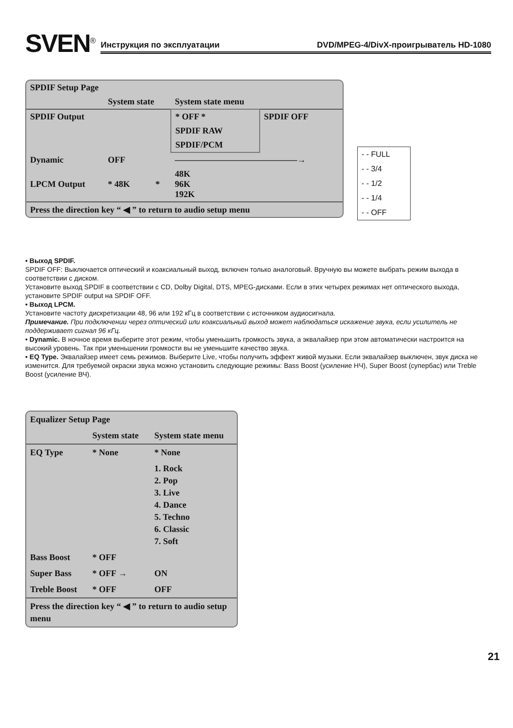SVEN<sup>®</sup>
Инструкция по эксплуатации DVD/MPEG-4/DivX-проигрыватель HD-1080
| SPDIF Setup Page | | | | |
| | System state | | System state menu | |
| SPDIF Output | | | * OFF * | SPDIF OFF |
| | | | SPDIF RAW | |
| | | | SPDIF/PCM | |
| Dynamic | OFF | | ——————————————→ | |
| LPCM Output | * 48K | * | 48K 96K 192K | |
| Press the direction key “ ◀ ” to return to audio setup menu | | | | |
- - FULL
- - 3/4
- - 1/2
- - 1/4
- - OFF
• Выход SPDIF.
SPDIF OFF: Выключается оптический и коаксиальный выход, включен только аналоговый. Вручную вы можете выбрать режим выхода в соответствии с диском.
Установите выход SPDIF в соответствии с CD, Dolby Digital, DTS, MPEG-дисками. Если в этих четырех режимах нет оптического выхода, установите SPDIF output на SPDIF OFF.
• Выход LPCM.
Установите частоту дискретизации 48, 96 или 192 кГц в соответствии с источником аудиосигнала.
Примечание. При подключении через оптический или коаксиальный выход может наблюдаться искажение звука, если усилитель не поддерживает сигнал 96 кГц.
• Dynamic. В ночное время выберите этот режим, чтобы уменьшить громкость звука, а эквалайзер при этом автоматически настроится на высокий уровень. Так при уменьшении громкости вы не уменьшите качество звука.
• EQ Type. Эквалайзер имеет семь режимов. Выберите Live, чтобы получить эффект живой музыки. Если эквалайзер выключен, звук диска не изменится. Для требуемой окраски звука можно установить следующие режимы: Bass Boost (усиление НЧ), Super Boost (супербас) или Treble Boost (усиление ВЧ).
| Equalizer Setup Page | | |
| | System state | System state menu |
| EQ Type | * None | * None |
| | | 1. Rock 2. Pop 3. Live 4. Dance 5. Techno 6. Classic 7. Soft |
| Bass Boost | * OFF | |
| Super Bass | * OFF → | ON |
| Treble Boost | * OFF | OFF |
| Press the direction key “ ◀ ” to return to audio setup menu | | |
21